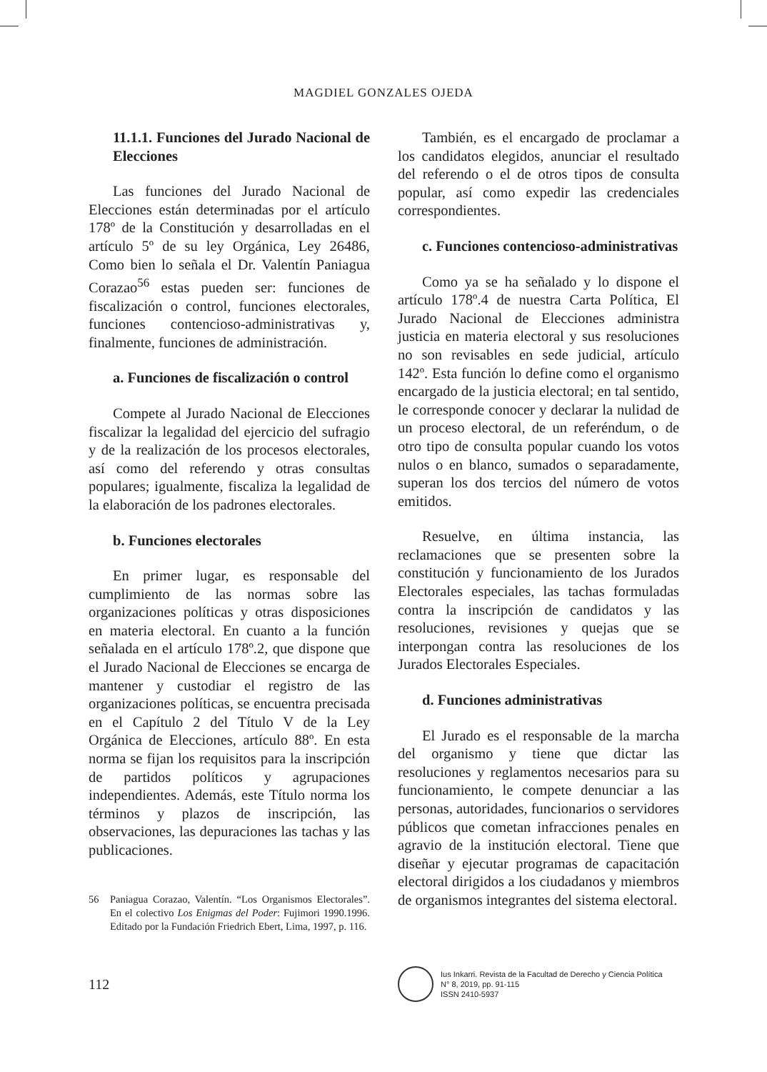MAGDIEL GONZALES OJEDA
11.1.1. Funciones del Jurado Nacional de Elecciones
Las funciones del Jurado Nacional de Elecciones están determinadas por el artículo 178º de la Constitución y desarrolladas en el artículo 5º de su ley Orgánica, Ley 26486, Como bien lo señala el Dr. Valentín Paniagua Corazao<sup>56</sup> estas pueden ser: funciones de fiscalización o control, funciones electorales, funciones contencioso-administrativas y, finalmente, funciones de administración.
a. Funciones de fiscalización o control
Compete al Jurado Nacional de Elecciones fiscalizar la legalidad del ejercicio del sufragio y de la realización de los procesos electorales, así como del referendo y otras consultas populares; igualmente, fiscaliza la legalidad de la elaboración de los padrones electorales.
b. Funciones electorales
En primer lugar, es responsable del cumplimiento de las normas sobre las organizaciones políticas y otras disposiciones en materia electoral. En cuanto a la función señalada en el artículo 178º.2, que dispone que el Jurado Nacional de Elecciones se encarga de mantener y custodiar el registro de las organizaciones políticas, se encuentra precisada en el Capítulo 2 del Título V de la Ley Orgánica de Elecciones, artículo 88º. En esta norma se fijan los requisitos para la inscripción de partidos políticos y agrupaciones independientes. Además, este Título norma los términos y plazos de inscripción, las observaciones, las depuraciones las tachas y las publicaciones.
56 Paniagua Corazao, Valentín. “Los Organismos Electorales”. En el colectivo Los Enigmas del Poder: Fujimori 1990.1996. Editado por la Fundación Friedrich Ebert, Lima, 1997, p. 116.
También, es el encargado de proclamar a los candidatos elegidos, anunciar el resultado del referendo o el de otros tipos de consulta popular, así como expedir las credenciales correspondientes.
c. Funciones contencioso-administrativas
Como ya se ha señalado y lo dispone el artículo 178º.4 de nuestra Carta Política, El Jurado Nacional de Elecciones administra justicia en materia electoral y sus resoluciones no son revisables en sede judicial, artículo 142º. Esta función lo define como el organismo encargado de la justicia electoral; en tal sentido, le corresponde conocer y declarar la nulidad de un proceso electoral, de un referéndum, o de otro tipo de consulta popular cuando los votos nulos o en blanco, sumados o separadamente, superan los dos tercios del número de votos emitidos.
Resuelve, en última instancia, las reclamaciones que se presenten sobre la constitución y funcionamiento de los Jurados Electorales especiales, las tachas formuladas contra la inscripción de candidatos y las resoluciones, revisiones y quejas que se interpongan contra las resoluciones de los Jurados Electorales Especiales.
d. Funciones administrativas
El Jurado es el responsable de la marcha del organismo y tiene que dictar las resoluciones y reglamentos necesarios para su funcionamiento, le compete denunciar a las personas, autoridades, funcionarios o servidores públicos que cometan infracciones penales en agravio de la institución electoral. Tiene que diseñar y ejecutar programas de capacitación electoral dirigidos a los ciudadanos y miembros de organismos integrantes del sistema electoral.
112
Ius Inkarri. Revista de la Facultad de Derecho y Ciencia Política
N° 8, 2019, pp. 91-115
ISSN 2410-5937